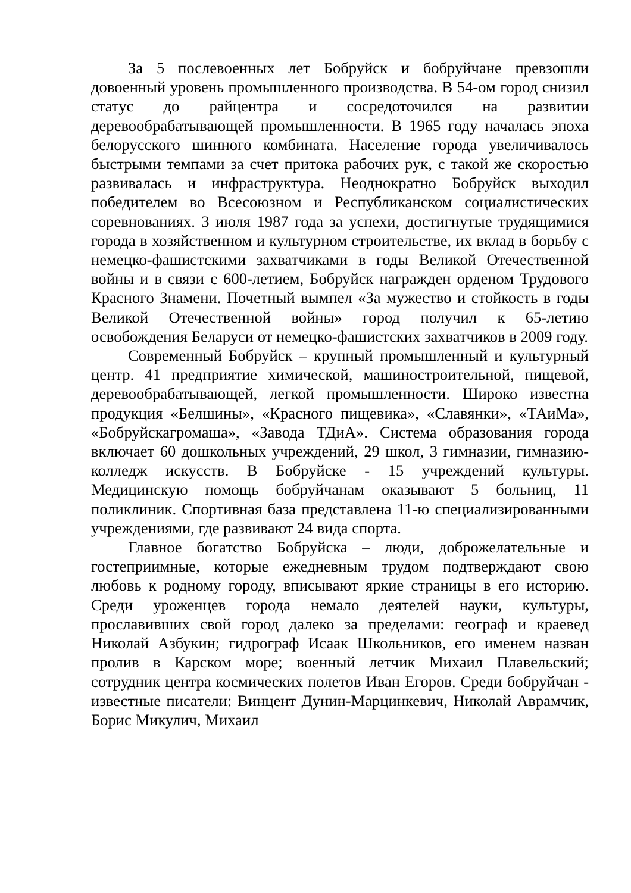За 5 послевоенных лет Бобруйск и бобруйчане превзошли довоенный уровень промышленного производства. В 54-ом город снизил статус до райцентра и сосредоточился на развитии деревообрабатывающей промышленности. В 1965 году началась эпоха белорусского шинного комбината. Население города увеличивалось быстрыми темпами за счет притока рабочих рук, с такой же скоростью развивалась и инфраструктура. Неоднократно Бобруйск выходил победителем во Всесоюзном и Республиканском социалистических соревнованиях. 3 июля 1987 года за успехи, достигнутые трудящимися города в хозяйственном и культурном строительстве, их вклад в борьбу с немецко-фашистскими захватчиками в годы Великой Отечественной войны и в связи с 600-летием, Бобруйск награжден орденом Трудового Красного Знамени. Почетный вымпел «За мужество и стойкость в годы Великой Отечественной войны» город получил к 65-летию освобождения Беларуси от немецко-фашистских захватчиков в 2009 году.
Современный Бобруйск – крупный промышленный и культурный центр. 41 предприятие химической, машиностроительной, пищевой, деревообрабатывающей, легкой промышленности. Широко известна продукция «Белшины», «Красного пищевика», «Славянки», «ТАиМа», «Бобруйскагромаша», «Завода ТДиА». Система образования города включает 60 дошкольных учреждений, 29 школ, 3 гимназии, гимназию-колледж искусств. В Бобруйске - 15 учреждений культуры. Медицинскую помощь бобруйчанам оказывают 5 больниц, 11 поликлиник. Спортивная база представлена 11-ю специализированными учреждениями, где развивают 24 вида спорта.
Главное богатство Бобруйска – люди, доброжелательные и гостеприимные, которые ежедневным трудом подтверждают свою любовь к родному городу, вписывают яркие страницы в его историю. Среди уроженцев города немало деятелей науки, культуры, прославивших свой город далеко за пределами: географ и краевед Николай Азбукин; гидрограф Исаак Школьников, его именем назван пролив в Карском море; военный летчик Михаил Плавельский; сотрудник центра космических полетов Иван Егоров. Среди бобруйчан - известные писатели: Винцент Дунин-Марцинкевич, Николай Аврамчик, Борис Микулич, Михаил